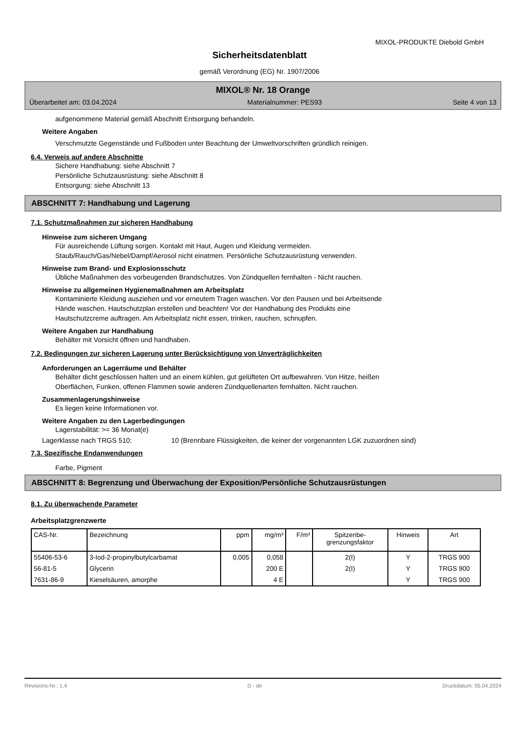MIXOL-PRODUKTE Diebold GmbH
Sicherheitsdatenblatt
gemäß Verordnung (EG) Nr. 1907/2006
MIXOL® Nr. 18 Orange
Überarbeitet am: 03.04.2024 Materialnummer: PES93 Seite 4 von 13
aufgenommene Material gemäß Abschnitt Entsorgung behandeln.
Weitere Angaben
Verschmutzte Gegenstände und Fußboden unter Beachtung der Umweltvorschriften gründlich reinigen.
6.4. Verweis auf andere Abschnitte
Sichere Handhabung: siehe Abschnitt 7
Persönliche Schutzausrüstung: siehe Abschnitt 8
Entsorgung: siehe Abschnitt 13
ABSCHNITT 7: Handhabung und Lagerung
7.1. Schutzmaßnahmen zur sicheren Handhabung
Hinweise zum sicheren Umgang
Für ausreichende Lüftung sorgen. Kontakt mit Haut, Augen und Kleidung vermeiden.
Staub/Rauch/Gas/Nebel/Dampf/Aerosol nicht einatmen. Persönliche Schutzausrüstung verwenden.
Hinweise zum Brand- und Explosionsschutz
Übliche Maßnahmen des vorbeugenden Brandschutzes. Von Zündquellen fernhalten - Nicht rauchen.
Hinweise zu allgemeinen Hygienemaßnahmen am Arbeitsplatz
Kontaminierte Kleidung ausziehen und vor erneutem Tragen waschen. Vor den Pausen und bei Arbeitsende
Hände waschen. Hautschutzplan erstellen und beachten! Vor der Handhabung des Produkts eine
Hautschutzcreme auftragen. Am Arbeitsplatz nicht essen, trinken, rauchen, schnupfen.
Weitere Angaben zur Handhabung
Behälter mit Vorsicht öffnen und handhaben.
7.2. Bedingungen zur sicheren Lagerung unter Berücksichtigung von Unverträglichkeiten
Anforderungen an Lagerräume und Behälter
Behälter dicht geschlossen halten und an einem kühlen, gut gelüfteten Ort aufbewahren. Von Hitze, heißen
Oberflächen, Funken, offenen Flammen sowie anderen Zündquellenarten fernhalten. Nicht rauchen.
Zusammenlagerungshinweise
Es liegen keine Informationen vor.
Weitere Angaben zu den Lagerbedingungen
Lagerstabilität: >= 36 Monat(e)
Lagerklasse nach TRGS 510: 10 (Brennbare Flüssigkeiten, die keiner der vorgenannten LGK zuzuordnen sind)
7.3. Spezifische Endanwendungen
Farbe, Pigment
ABSCHNITT 8: Begrenzung und Überwachung der Exposition/Persönliche Schutzausrüstungen
8.1. Zu überwachende Parameter
Arbeitsplatzgrenzwerte
| CAS-Nr. | Bezeichnung | ppm | mg/m³ | F/m³ | Spitzenbe- grenzungsfaktor | Hinweis | Art |
| --- | --- | --- | --- | --- | --- | --- | --- |
| 55406-53-6 | 3-Iod-2-propinylbutylcarbamat | 0,005 | 0,058 | | 2(I) | Y | TRGS 900 |
| 56-81-5 | Glycerin | | 200 E | | 2(I) | Y | TRGS 900 |
| 7631-86-9 | Kieselsäuren, amorphe | | 4 E | | | Y | TRGS 900 |
Revisions-Nr.: 1,4 D - de Druckdatum: 05.04.2024